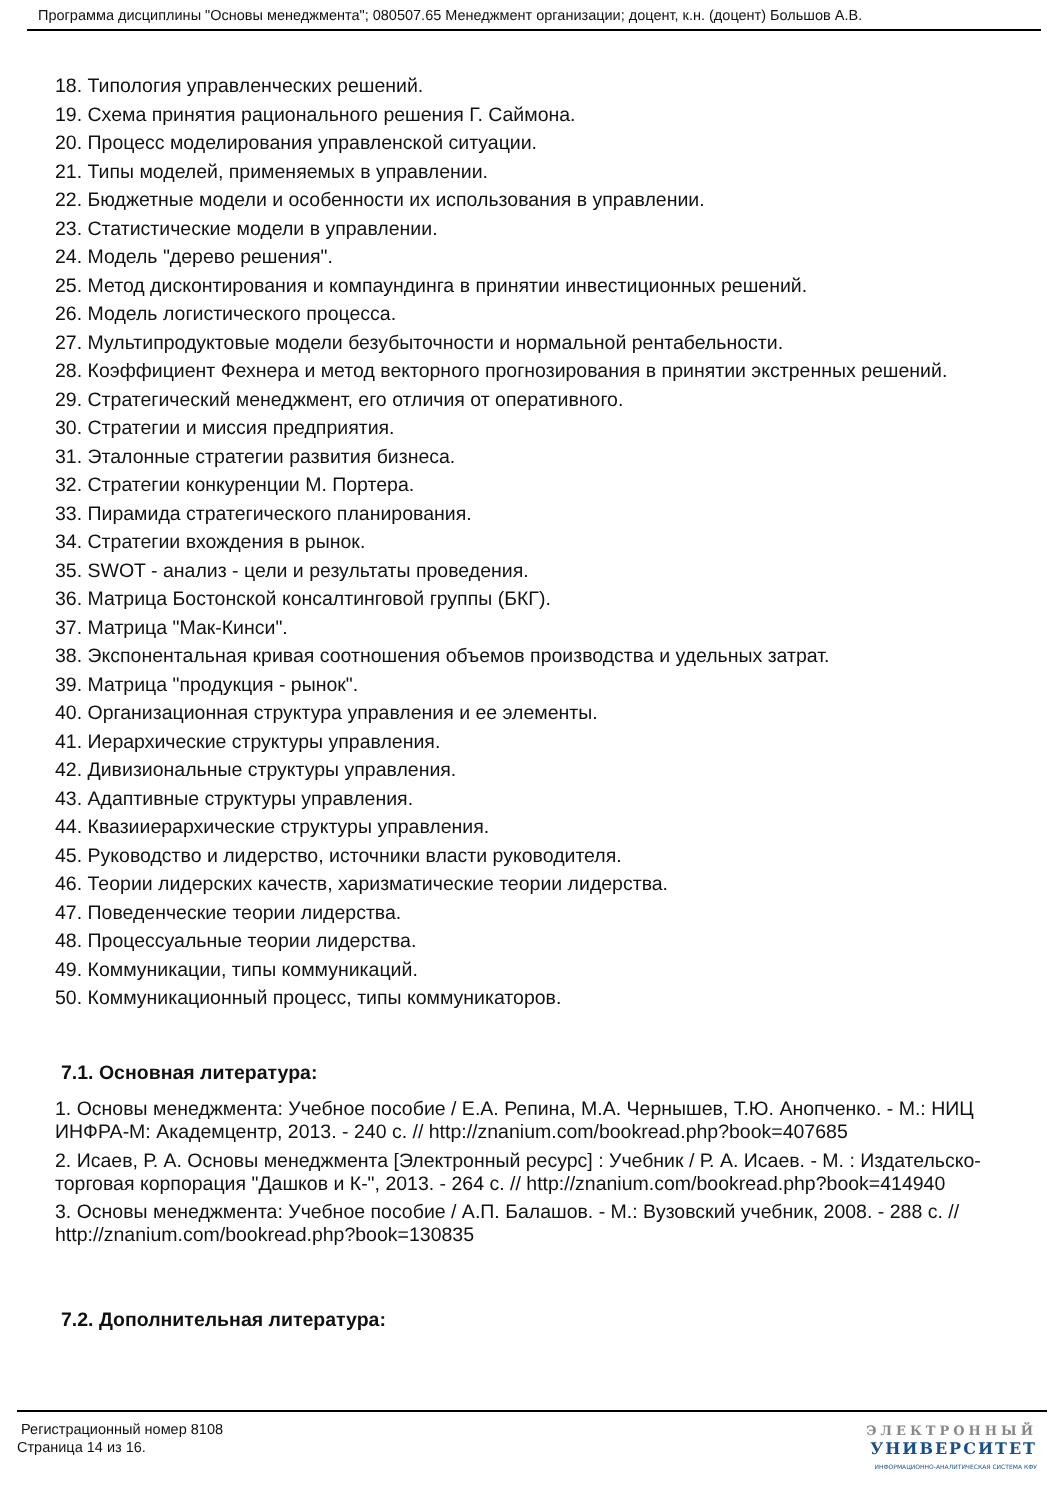Программа дисциплины "Основы менеджмента"; 080507.65 Менеджмент организации; доцент, к.н. (доцент) Большов А.В.
18. Типология управленческих решений.
19. Схема принятия рационального решения Г. Саймона.
20. Процесс моделирования управленской ситуации.
21. Типы моделей, применяемых в управлении.
22. Бюджетные модели и особенности их использования в управлении.
23. Статистические модели в управлении.
24. Модель "дерево решения".
25. Метод дисконтирования и компаундинга в принятии инвестиционных решений.
26. Модель логистического процесса.
27. Мультипродуктовые модели безубыточности и нормальной рентабельности.
28. Коэффициент Фехнера и метод векторного прогнозирования в принятии экстренных решений.
29. Стратегический менеджмент, его отличия от оперативного.
30. Стратегии и миссия предприятия.
31. Эталонные стратегии развития бизнеса.
32. Стратегии конкуренции М. Портера.
33. Пирамида стратегического планирования.
34. Стратегии вхождения в рынок.
35. SWOT - анализ - цели и результаты проведения.
36. Матрица Бостонской консалтинговой группы (БКГ).
37. Матрица "Мак-Кинси".
38. Экспонентальная кривая соотношения объемов производства и удельных затрат.
39. Матрица "продукция - рынок".
40. Организационная структура управления и ее элементы.
41. Иерархические структуры управления.
42. Дивизиональные структуры управления.
43. Адаптивные структуры управления.
44. Квазииерархические структуры управления.
45. Руководство и лидерство, источники власти руководителя.
46. Теории лидерских качеств, харизматические теории лидерства.
47. Поведенческие теории лидерства.
48. Процессуальные теории лидерства.
49. Коммуникации, типы коммуникаций.
50. Коммуникационный процесс, типы коммуникаторов.
7.1. Основная литература:
1. Основы менеджмента: Учебное пособие / Е.А. Репина, М.А. Чернышев, Т.Ю. Анопченко. - М.: НИЦ ИНФРА-М: Академцентр, 2013. - 240 с. // http://znanium.com/bookread.php?book=407685
2. Исаев, Р. А. Основы менеджмента [Электронный ресурс] : Учебник / Р. А. Исаев. - М. : Издательско-торговая корпорация "Дашков и К-", 2013. - 264 с. // http://znanium.com/bookread.php?book=414940
3. Основы менеджмента: Учебное пособие / А.П. Балашов. - М.: Вузовский учебник, 2008. - 288 с. // http://znanium.com/bookread.php?book=130835
7.2. Дополнительная литература:
Регистрационный номер 8108
Страница 14 из 16.
ЭЛЕКТРОННЫЙ
УНИВЕРСИТЕТ
ИНФОРМАЦИОННО-АНАЛИТИЧЕСКАЯ СИСТЕМА КФУ